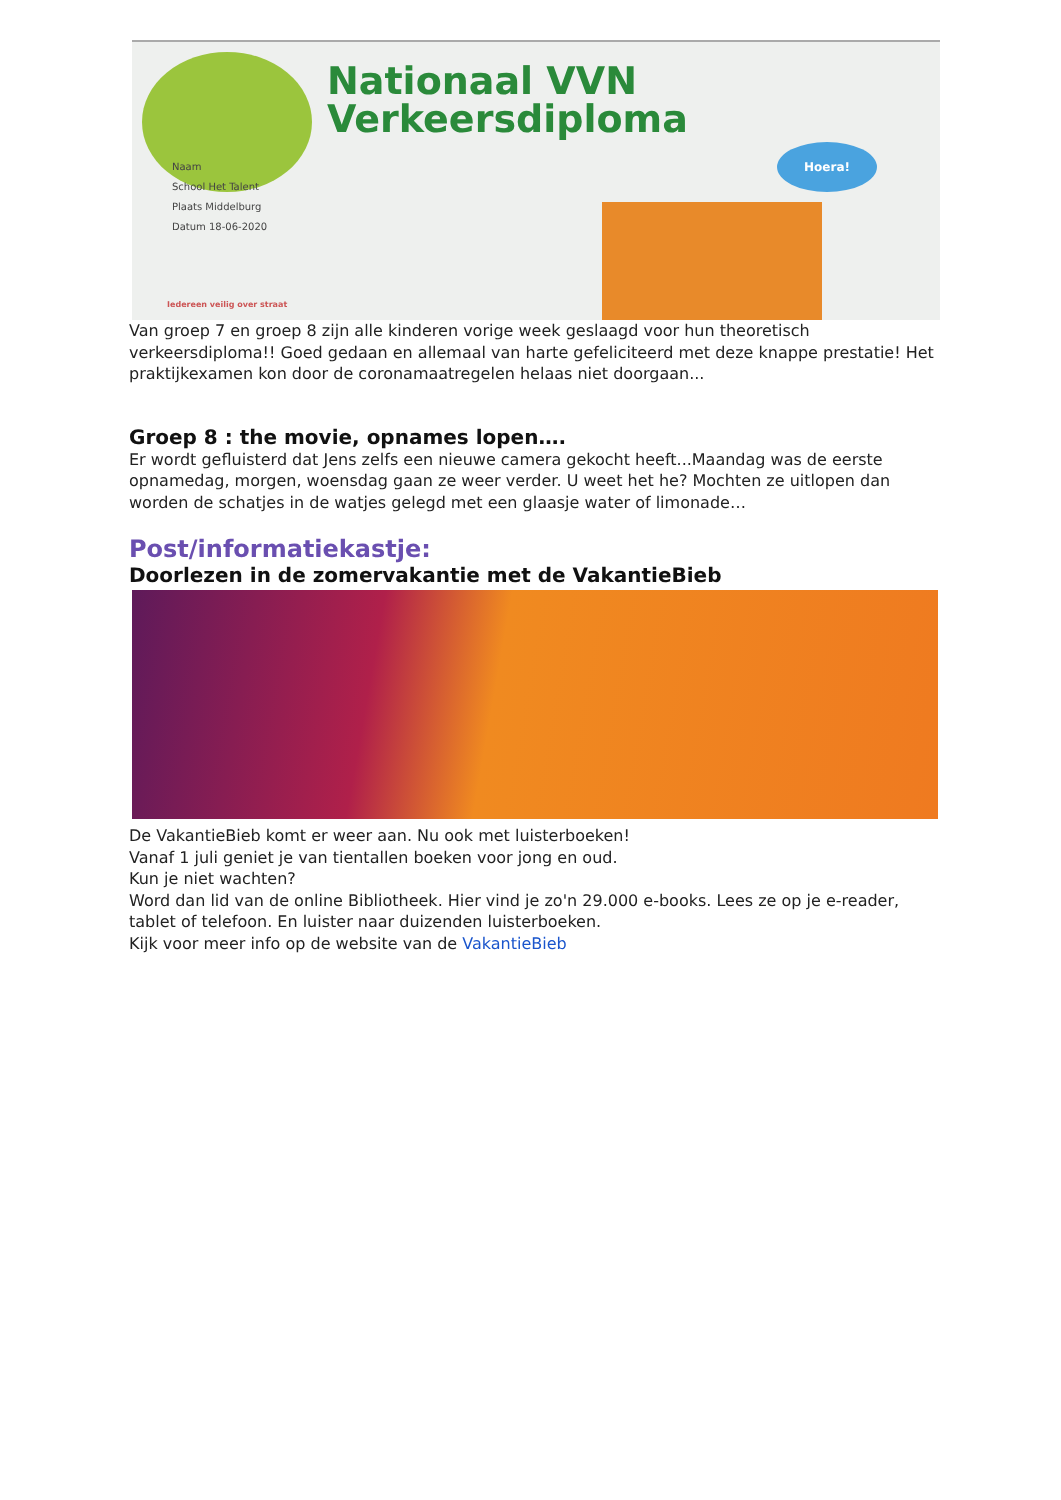Nationaal VVN
Verkeersdiploma
Naam
School Het Talent
Plaats Middelburg
Datum 18-06-2020
Hoera!
Iedereen veilig over straat
Van groep 7 en groep 8 zijn alle kinderen vorige week geslaagd voor hun theoretisch verkeersdiploma!! Goed gedaan en allemaal van harte gefeliciteerd met deze knappe prestatie! Het praktijkexamen kon door de coronamaatregelen helaas niet doorgaan...
Groep 8 : the movie, opnames lopen….
Er wordt gefluisterd dat Jens zelfs een nieuwe camera gekocht heeft...Maandag was de eerste opnamedag, morgen, woensdag gaan ze weer verder. U weet het he? Mochten ze uitlopen dan worden de schatjes in de watjes gelegd met een glaasje water of limonade…
Post/informatiekastje:
Doorlezen in de zomervakantie met de VakantieBieb
De VakantieBieb komt er weer aan. Nu ook met luisterboeken!
Vanaf 1 juli geniet je van tientallen boeken voor jong en oud.
Kun je niet wachten?
Word dan lid van de online Bibliotheek. Hier vind je zo'n 29.000 e-books. Lees ze op je e-reader, tablet of telefoon. En luister naar duizenden luisterboeken.
Kijk voor meer info op de website van de VakantieBieb